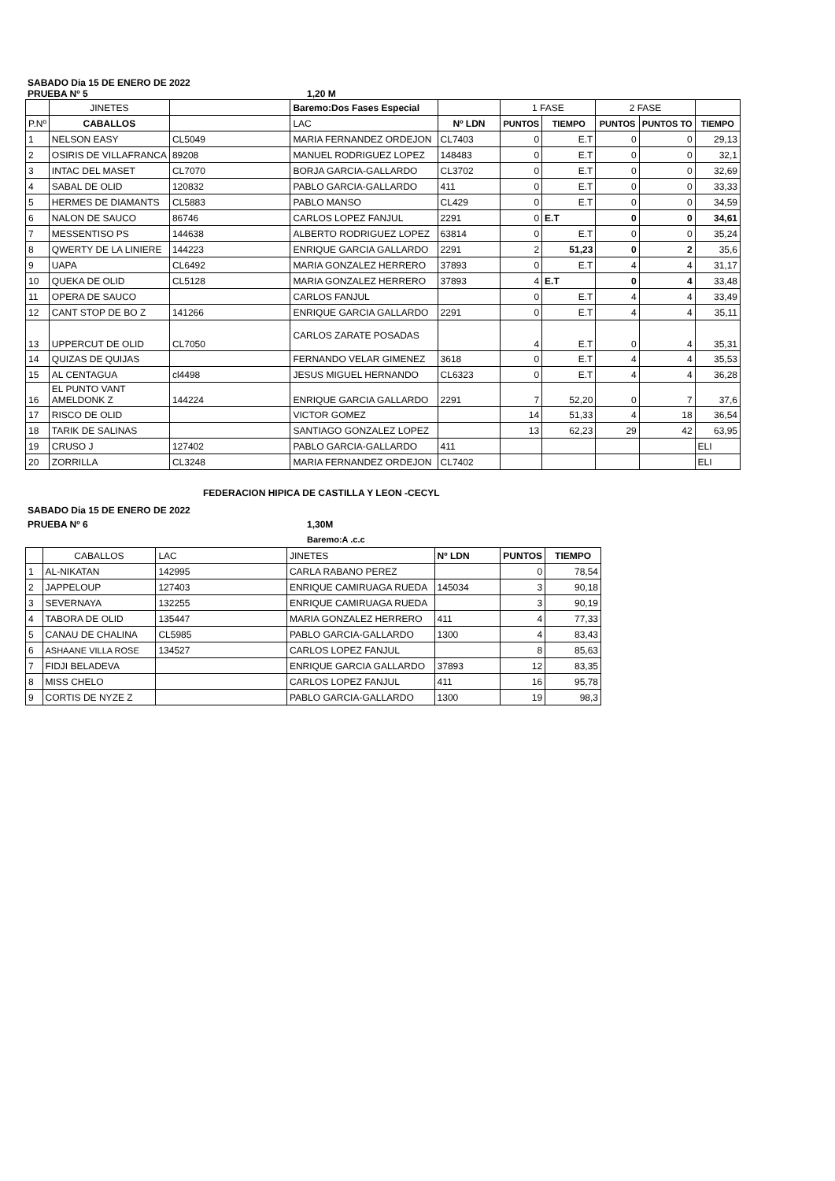SABADO Dia 15 DE ENERO DE 2022
PRUEBA Nº 5 1,20 M
| | JINETES | | Baremo:Dos Fases Especial | | 1 FASE | | 2 FASE | | |
| P.Nº | CABALLOS | | LAC | Nº LDN | PUNTOS | TIEMPO | PUNTOS | PUNTOS TO | TIEMPO |
| 1 | NELSON EASY | CL5049 | MARIA FERNANDEZ ORDEJON | CL7403 | 0 | E.T | 0 | 0 | 29,13 |
| 2 | OSIRIS DE VILLAFRANCA | 89208 | MANUEL RODRIGUEZ LOPEZ | 148483 | 0 | E.T | 0 | 0 | 32,1 |
| 3 | INTAC DEL MASET | CL7070 | BORJA GARCIA-GALLARDO | CL3702 | 0 | E.T | 0 | 0 | 32,69 |
| 4 | SABAL DE OLID | 120832 | PABLO GARCIA-GALLARDO | 411 | 0 | E.T | 0 | 0 | 33,33 |
| 5 | HERMES DE DIAMANTS | CL5883 | PABLO MANSO | CL429 | 0 | E.T | 0 | 0 | 34,59 |
| 6 | NALON DE SAUCO | 86746 | CARLOS LOPEZ FANJUL | 2291 | 0 | E.T | 0 | 0 | 34,61 |
| 7 | MESSENTISO PS | 144638 | ALBERTO RODRIGUEZ LOPEZ | 63814 | 0 | E.T | 0 | 0 | 35,24 |
| 8 | QWERTY DE LA LINIERE | 144223 | ENRIQUE GARCIA GALLARDO | 2291 | 2 | 51,23 | 0 | 2 | 35,6 |
| 9 | UAPA | CL6492 | MARIA GONZALEZ HERRERO | 37893 | 0 | E.T | 4 | 4 | 31,17 |
| 10 | QUEKA DE OLID | CL5128 | MARIA GONZALEZ HERRERO | 37893 | 4 | E.T | 0 | 4 | 33,48 |
| 11 | OPERA DE SAUCO | | CARLOS FANJUL | | 0 | E.T | 4 | 4 | 33,49 |
| 12 | CANT STOP DE BO Z | 141266 | ENRIQUE GARCIA GALLARDO | 2291 | 0 | E.T | 4 | 4 | 35,11 |
| 13 | UPPERCUT DE OLID | CL7050 | CARLOS ZARATE POSADAS | | 4 | E.T | 0 | 4 | 35,31 |
| 14 | QUIZAS DE QUIJAS | | FERNANDO VELAR GIMENEZ | 3618 | 0 | E.T | 4 | 4 | 35,53 |
| 15 | AL CENTAGUA | cl4498 | JESUS MIGUEL HERNANDO | CL6323 | 0 | E.T | 4 | 4 | 36,28 |
| 16 | EL PUNTO VANT AMELDONK Z | 144224 | ENRIQUE GARCIA GALLARDO | 2291 | 7 | 52,20 | 0 | 7 | 37,6 |
| 17 | RISCO DE OLID | | VICTOR GOMEZ | | 14 | 51,33 | 4 | 18 | 36,54 |
| 18 | TARIK DE SALINAS | | SANTIAGO GONZALEZ LOPEZ | | 13 | 62,23 | 29 | 42 | 63,95 |
| 19 | CRUSO J | 127402 | PABLO GARCIA-GALLARDO | 411 | | | | | ELI |
| 20 | ZORRILLA | CL3248 | MARIA FERNANDEZ ORDEJON | CL7402 | | | | | ELI |
FEDERACION HIPICA DE CASTILLA Y LEON -CECYL
SABADO Dia 15 DE ENERO DE 2022
PRUEBA Nº 6 1,30M
Baremo:A .c.c
| | CABALLOS | LAC | JINETES | Nº LDN | PUNTOS | TIEMPO |
| 1 | AL-NIKATAN | 142995 | CARLA RABANO PEREZ | | 0 | 78,54 |
| 2 | JAPPELOUP | 127403 | ENRIQUE CAMIRUAGA RUEDA | 145034 | 3 | 90,18 |
| 3 | SEVERNAYA | 132255 | ENRIQUE CAMIRUAGA RUEDA | | 3 | 90,19 |
| 4 | TABORA DE OLID | 135447 | MARIA GONZALEZ HERRERO | 411 | 4 | 77,33 |
| 5 | CANAU DE CHALINA | CL5985 | PABLO GARCIA-GALLARDO | 1300 | 4 | 83,43 |
| 6 | ASHAANE VILLA ROSE | 134527 | CARLOS LOPEZ FANJUL | | 8 | 85,63 |
| 7 | FIDJI BELADEVA | | ENRIQUE GARCIA GALLARDO | 37893 | 12 | 83,35 |
| 8 | MISS CHELO | | CARLOS LOPEZ FANJUL | 411 | 16 | 95,78 |
| 9 | CORTIS DE NYZE Z | | PABLO GARCIA-GALLARDO | 1300 | 19 | 98,3 |